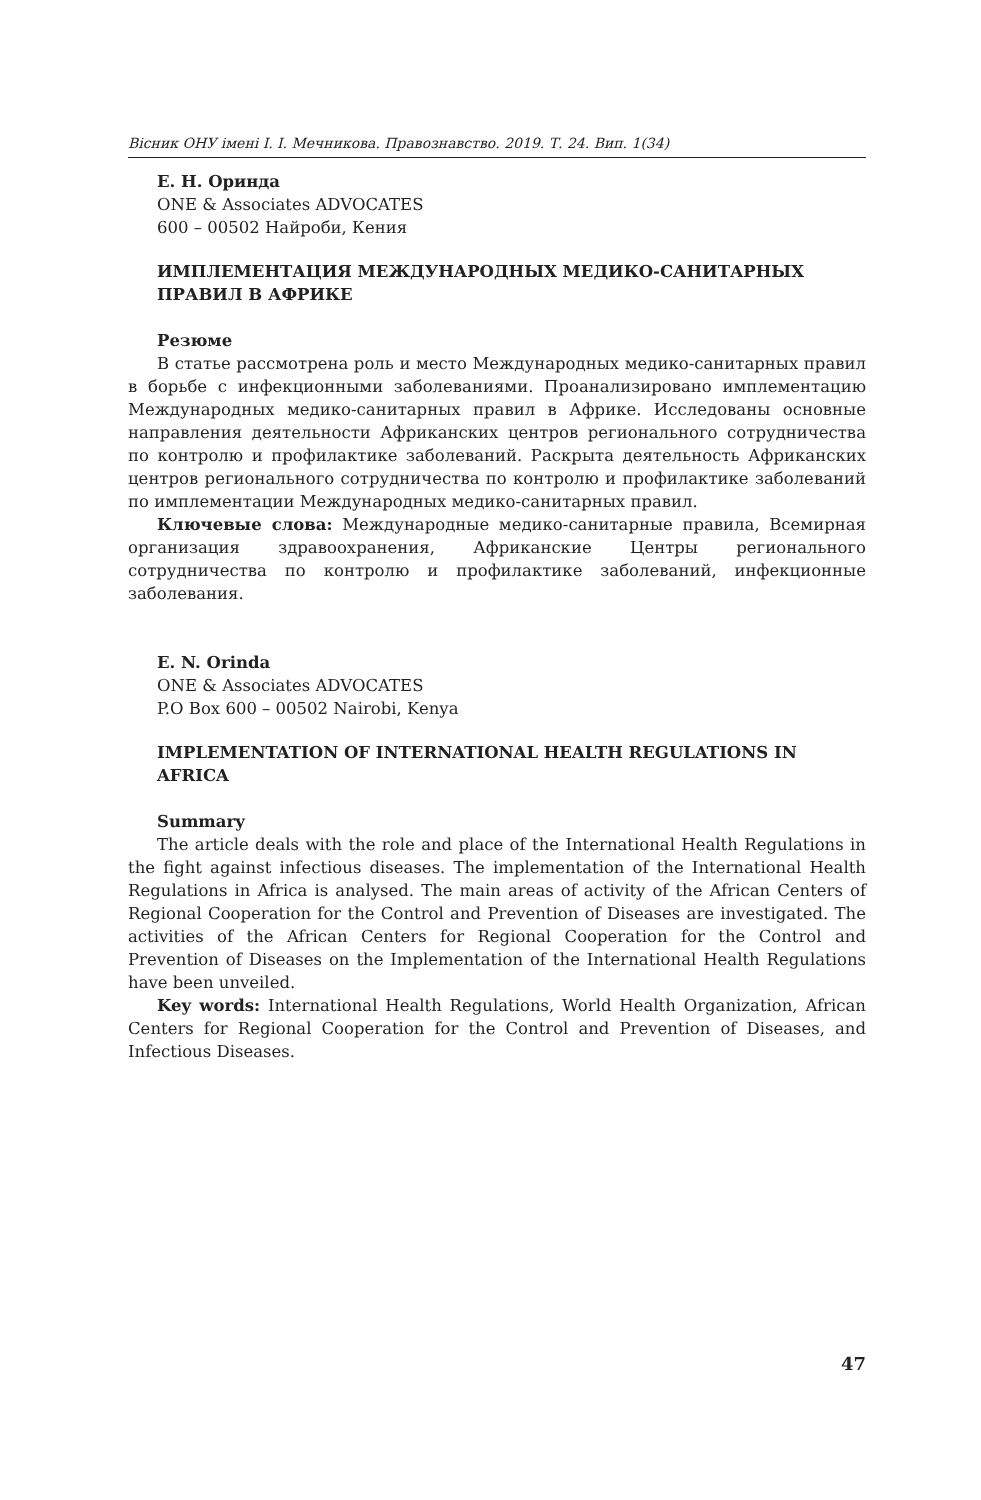Вісник ОНУ імені І. І. Мечникова. Правознавство. 2019. Т. 24. Вип. 1(34)
Е. Н. Оринда
ONE & Associates ADVOCATES
600 – 00502 Найроби, Кения
ИМПЛЕМЕНТАЦИЯ МЕЖДУНАРОДНЫХ МЕДИКО-САНИТАРНЫХ ПРАВИЛ В АФРИКЕ
Резюме
В статье рассмотрена роль и место Международных медико-санитарных правил в борьбе с инфекционными заболеваниями. Проанализировано имплементацию Международных медико-санитарных правил в Африке. Исследованы основные направления деятельности Африканских центров регионального сотрудничества по контролю и профилактике заболеваний. Раскрыта деятельность Африканских центров регионального сотрудничества по контролю и профилактике заболеваний по имплементации Международных медико-санитарных правил.
Ключевые слова: Международные медико-санитарные правила, Всемирная организация здравоохранения, Африканские Центры регионального сотрудничества по контролю и профилактике заболеваний, инфекционные заболевания.
E. N. Orinda
ONE & Associates ADVOCATES
P.O Box 600 – 00502 Nairobi, Kenya
IMPLEMENTATION OF INTERNATIONAL HEALTH REGULATIONS IN AFRICA
Summary
The article deals with the role and place of the International Health Regulations in the fight against infectious diseases. The implementation of the International Health Regulations in Africa is analysed. The main areas of activity of the African Centers of Regional Cooperation for the Control and Prevention of Diseases are investigated. The activities of the African Centers for Regional Cooperation for the Control and Prevention of Diseases on the Implementation of the International Health Regulations have been unveiled.
Key words: International Health Regulations, World Health Organization, African Centers for Regional Cooperation for the Control and Prevention of Diseases, and Infectious Diseases.
47